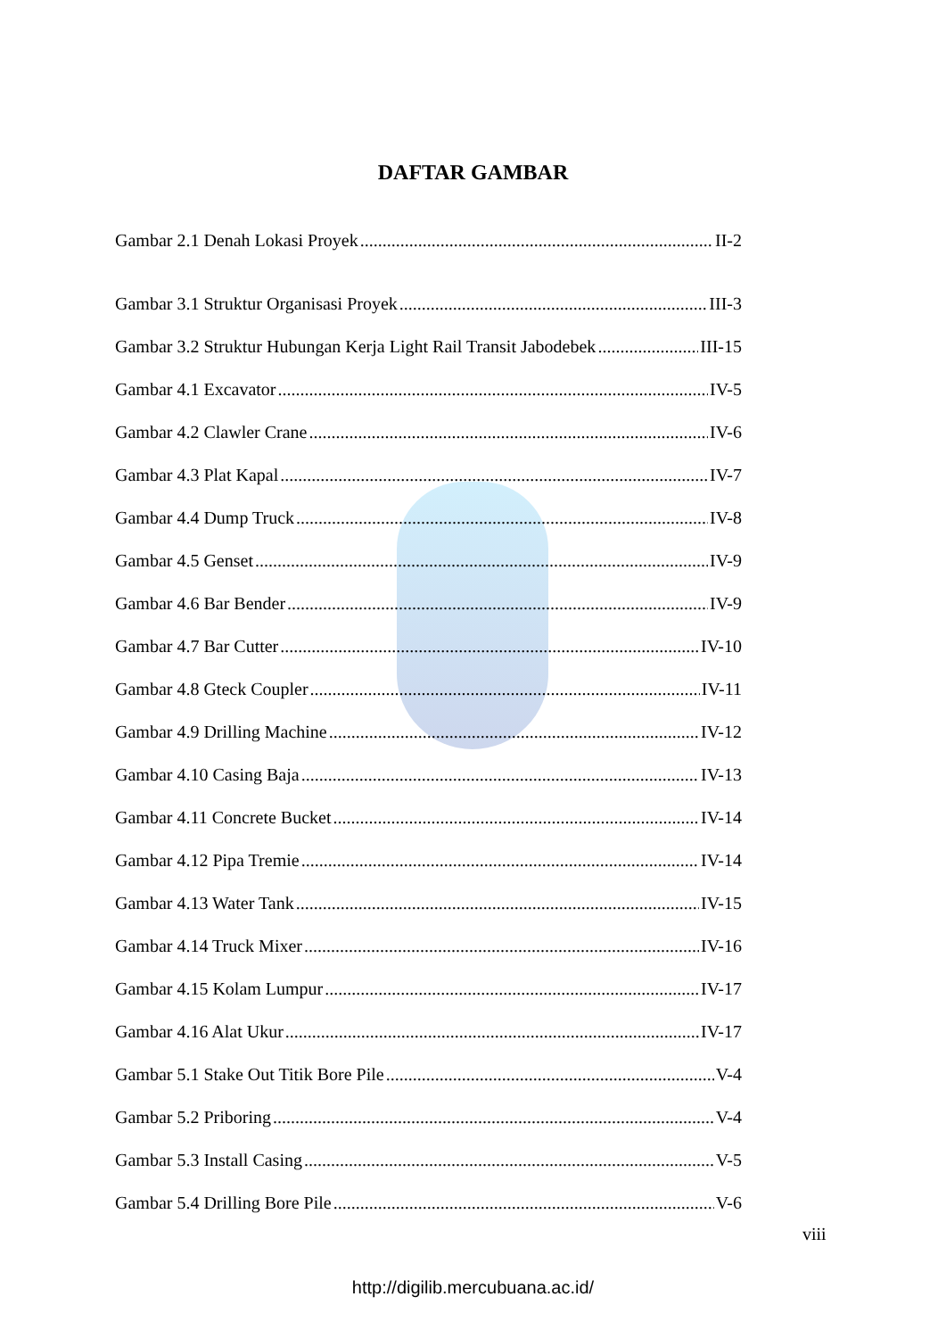DAFTAR GAMBAR
Gambar 2.1 Denah Lokasi Proyek II-2
Gambar 3.1 Struktur Organisasi Proyek III-3
Gambar 3.2 Struktur Hubungan Kerja Light Rail Transit Jabodebek III-15
Gambar 4.1 Excavator IV-5
Gambar 4.2 Clawler Crane IV-6
Gambar 4.3 Plat Kapal IV-7
Gambar 4.4 Dump Truck IV-8
Gambar 4.5 Genset IV-9
Gambar 4.6 Bar Bender IV-9
Gambar 4.7 Bar Cutter IV-10
Gambar 4.8 Gteck Coupler IV-11
Gambar 4.9 Drilling Machine IV-12
Gambar 4.10 Casing Baja IV-13
Gambar 4.11 Concrete Bucket IV-14
Gambar 4.12 Pipa Tremie IV-14
Gambar 4.13 Water Tank IV-15
Gambar 4.14 Truck Mixer IV-16
Gambar 4.15 Kolam Lumpur IV-17
Gambar 4.16 Alat Ukur IV-17
Gambar 5.1 Stake Out Titik Bore Pile V-4
Gambar 5.2 Priboring V-4
Gambar 5.3 Install Casing V-5
Gambar 5.4 Drilling Bore Pile V-6
viii
http://digilib.mercubuana.ac.id/